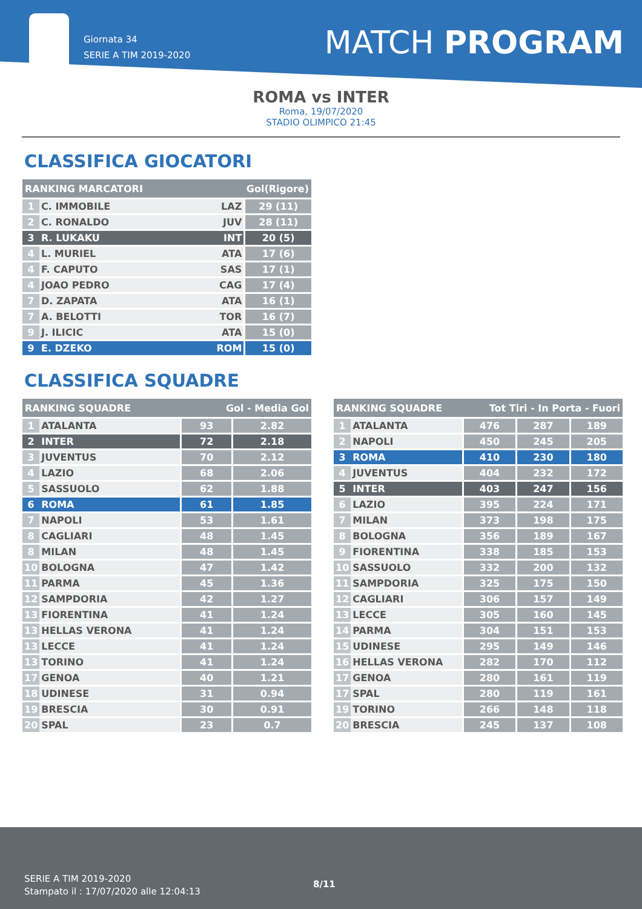Giornata 34
SERIE A TIM 2019-2020
MATCH PROGRAM
ROMA vs INTER
Roma, 19/07/2020
STADIO OLIMPICO 21:45
CLASSIFICA GIOCATORI
| RANKING MARCATORI | | Gol(Rigore) | |
| --- | --- | --- | --- |
| 1 | C. IMMOBILE | LAZ | 29 (11) |
| 2 | C. RONALDO | JUV | 28 (11) |
| 3 | R. LUKAKU | INT | 20 (5) |
| 4 | L. MURIEL | ATA | 17 (6) |
| 4 | F. CAPUTO | SAS | 17 (1) |
| 4 | JOAO PEDRO | CAG | 17 (4) |
| 7 | D. ZAPATA | ATA | 16 (1) |
| 7 | A. BELOTTI | TOR | 16 (7) |
| 9 | J. ILICIC | ATA | 15 (0) |
| 9 | E. DZEKO | ROM | 15 (0) |
CLASSIFICA SQUADRE
| RANKING SQUADRE | | Gol - Media Gol | |
| --- | --- | --- | --- |
| 1 | ATALANTA | 93 | 2.82 |
| 2 | INTER | 72 | 2.18 |
| 3 | JUVENTUS | 70 | 2.12 |
| 4 | LAZIO | 68 | 2.06 |
| 5 | SASSUOLO | 62 | 1.88 |
| 6 | ROMA | 61 | 1.85 |
| 7 | NAPOLI | 53 | 1.61 |
| 8 | CAGLIARI | 48 | 1.45 |
| 8 | MILAN | 48 | 1.45 |
| 10 | BOLOGNA | 47 | 1.42 |
| 11 | PARMA | 45 | 1.36 |
| 12 | SAMPDORIA | 42 | 1.27 |
| 13 | FIORENTINA | 41 | 1.24 |
| 13 | HELLAS VERONA | 41 | 1.24 |
| 13 | LECCE | 41 | 1.24 |
| 13 | TORINO | 41 | 1.24 |
| 17 | GENOA | 40 | 1.21 |
| 18 | UDINESE | 31 | 0.94 |
| 19 | BRESCIA | 30 | 0.91 |
| 20 | SPAL | 23 | 0.7 |
| RANKING SQUADRE | | Tot Tiri - In Porta - Fuori | | |
| --- | --- | --- | --- | --- |
| 1 | ATALANTA | 476 | 287 | 189 |
| 2 | NAPOLI | 450 | 245 | 205 |
| 3 | ROMA | 410 | 230 | 180 |
| 4 | JUVENTUS | 404 | 232 | 172 |
| 5 | INTER | 403 | 247 | 156 |
| 6 | LAZIO | 395 | 224 | 171 |
| 7 | MILAN | 373 | 198 | 175 |
| 8 | BOLOGNA | 356 | 189 | 167 |
| 9 | FIORENTINA | 338 | 185 | 153 |
| 10 | SASSUOLO | 332 | 200 | 132 |
| 11 | SAMPDORIA | 325 | 175 | 150 |
| 12 | CAGLIARI | 306 | 157 | 149 |
| 13 | LECCE | 305 | 160 | 145 |
| 14 | PARMA | 304 | 151 | 153 |
| 15 | UDINESE | 295 | 149 | 146 |
| 16 | HELLAS VERONA | 282 | 170 | 112 |
| 17 | GENOA | 280 | 161 | 119 |
| 17 | SPAL | 280 | 119 | 161 |
| 19 | TORINO | 266 | 148 | 118 |
| 20 | BRESCIA | 245 | 137 | 108 |
SERIE A TIM 2019-2020
Stampato il : 17/07/2020 alle 12:04:13
8/11